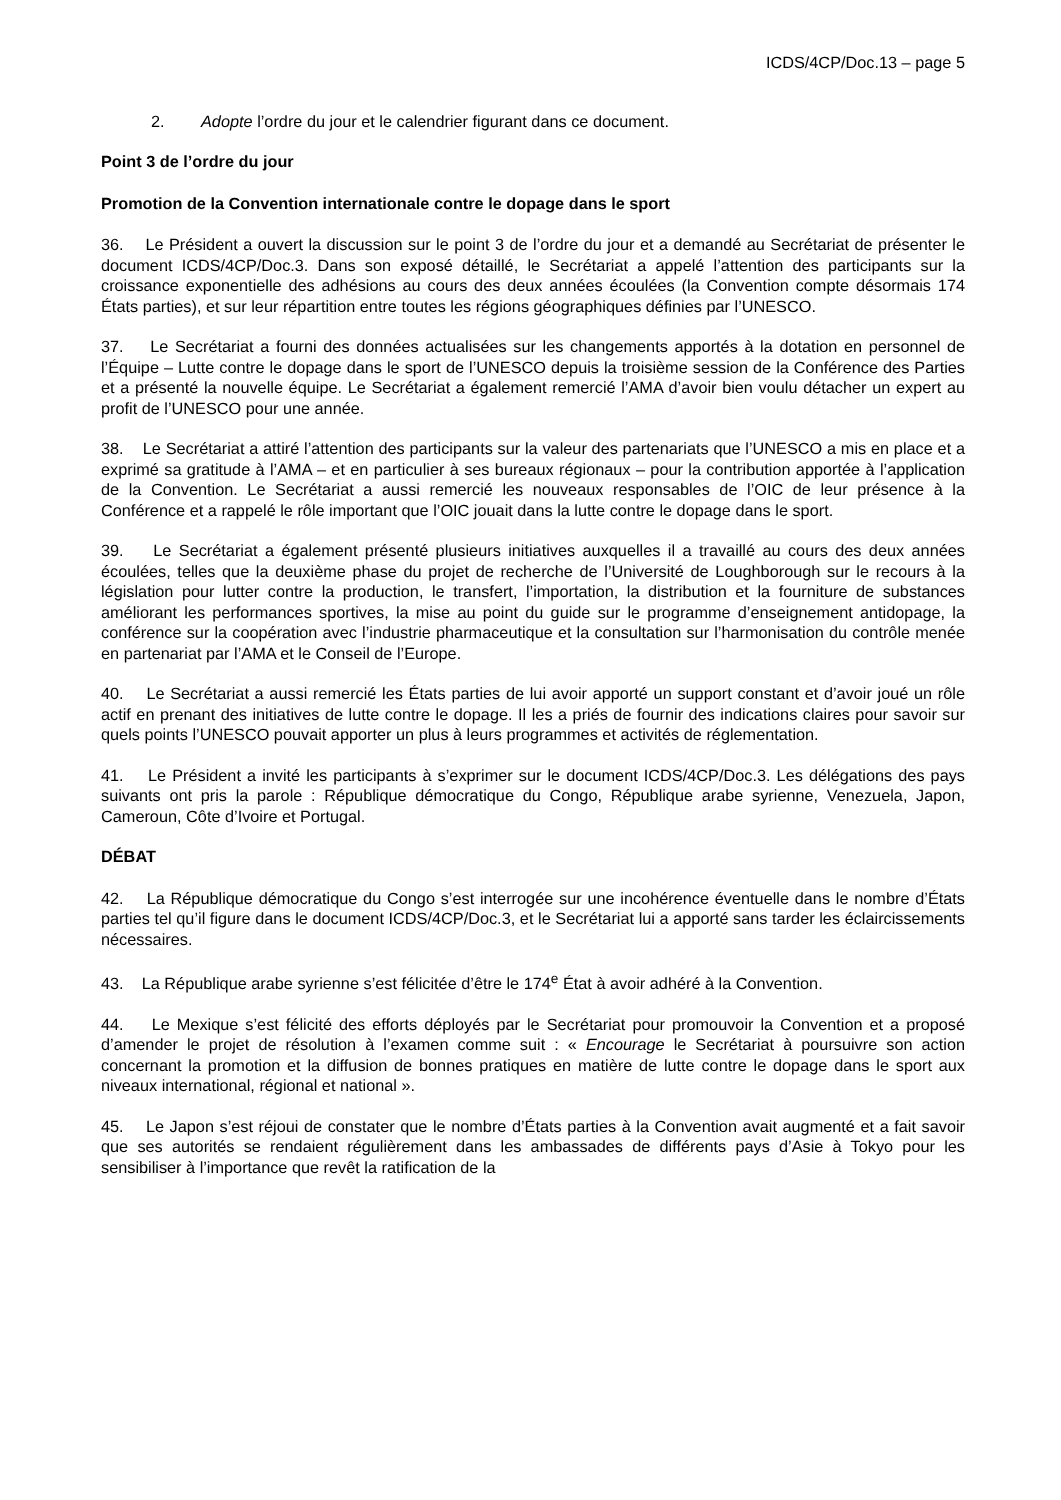ICDS/4CP/Doc.13 – page 5
2. Adopte l’ordre du jour et le calendrier figurant dans ce document.
Point 3 de l’ordre du jour
Promotion de la Convention internationale contre le dopage dans le sport
36. Le Président a ouvert la discussion sur le point 3 de l’ordre du jour et a demandé au Secrétariat de présenter le document ICDS/4CP/Doc.3. Dans son exposé détaillé, le Secrétariat a appelé l’attention des participants sur la croissance exponentielle des adhésions au cours des deux années écoulées (la Convention compte désormais 174 États parties), et sur leur répartition entre toutes les régions géographiques définies par l’UNESCO.
37. Le Secrétariat a fourni des données actualisées sur les changements apportés à la dotation en personnel de l’Équipe – Lutte contre le dopage dans le sport de l’UNESCO depuis la troisième session de la Conférence des Parties et a présenté la nouvelle équipe. Le Secrétariat a également remercié l’AMA d’avoir bien voulu détacher un expert au profit de l’UNESCO pour une année.
38. Le Secrétariat a attiré l’attention des participants sur la valeur des partenariats que l’UNESCO a mis en place et a exprimé sa gratitude à l’AMA – et en particulier à ses bureaux régionaux – pour la contribution apportée à l’application de la Convention. Le Secrétariat a aussi remercié les nouveaux responsables de l’OIC de leur présence à la Conférence et a rappelé le rôle important que l’OIC jouait dans la lutte contre le dopage dans le sport.
39. Le Secrétariat a également présenté plusieurs initiatives auxquelles il a travaillé au cours des deux années écoulées, telles que la deuxième phase du projet de recherche de l’Université de Loughborough sur le recours à la législation pour lutter contre la production, le transfert, l’importation, la distribution et la fourniture de substances améliorant les performances sportives, la mise au point du guide sur le programme d’enseignement antidopage, la conférence sur la coopération avec l’industrie pharmaceutique et la consultation sur l’harmonisation du contrôle menée en partenariat par l’AMA et le Conseil de l’Europe.
40. Le Secrétariat a aussi remercié les États parties de lui avoir apporté un support constant et d’avoir joué un rôle actif en prenant des initiatives de lutte contre le dopage. Il les a priés de fournir des indications claires pour savoir sur quels points l’UNESCO pouvait apporter un plus à leurs programmes et activités de réglementation.
41. Le Président a invité les participants à s’exprimer sur le document ICDS/4CP/Doc.3. Les délégations des pays suivants ont pris la parole : République démocratique du Congo, République arabe syrienne, Venezuela, Japon, Cameroun, Côte d’Ivoire et Portugal.
DÉBAT
42. La République démocratique du Congo s’est interrogée sur une incohérence éventuelle dans le nombre d’États parties tel qu’il figure dans le document ICDS/4CP/Doc.3, et le Secrétariat lui a apporté sans tarder les éclaircissements nécessaires.
43. La République arabe syrienne s’est félicitée d’être le 174<sup>e</sup> État à avoir adhéré à la Convention.
44. Le Mexique s’est félicité des efforts déployés par le Secrétariat pour promouvoir la Convention et a proposé d’amender le projet de résolution à l’examen comme suit : « Encourage le Secrétariat à poursuivre son action concernant la promotion et la diffusion de bonnes pratiques en matière de lutte contre le dopage dans le sport aux niveaux international, régional et national ».
45. Le Japon s’est réjoui de constater que le nombre d’États parties à la Convention avait augmenté et a fait savoir que ses autorités se rendaient régulièrement dans les ambassades de différents pays d’Asie à Tokyo pour les sensibiliser à l’importance que revêt la ratification de la